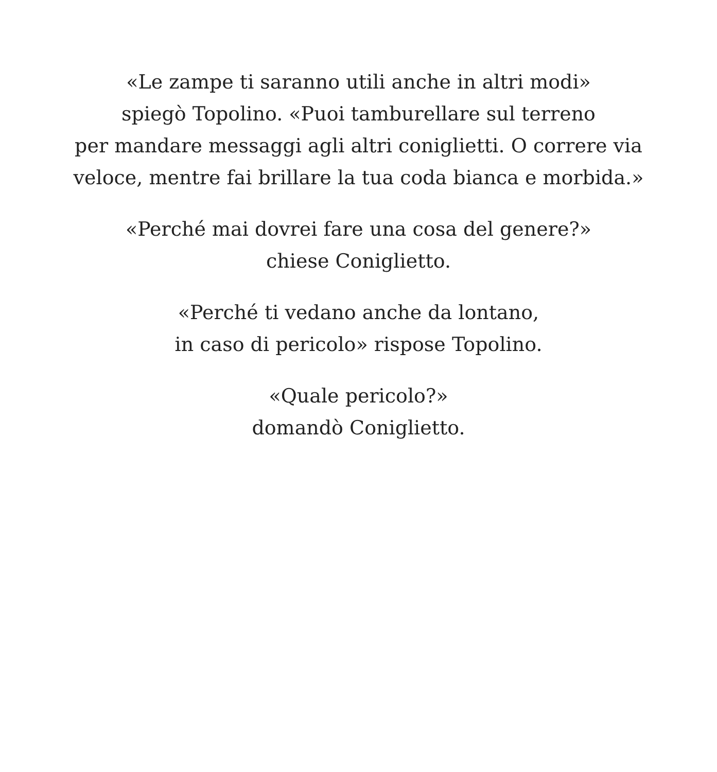«Le zampe ti saranno utili anche in altri modi»
spiegò Topolino. «Puoi tamburellare sul terreno
per mandare messaggi agli altri coniglietti. O correre via
veloce, mentre fai brillare la tua coda bianca e morbida.»
«Perché mai dovrei fare una cosa del genere?»
chiese Coniglietto.
«Perché ti vedano anche da lontano,
in caso di pericolo» rispose Topolino.
«Quale pericolo?»
domandò Coniglietto.